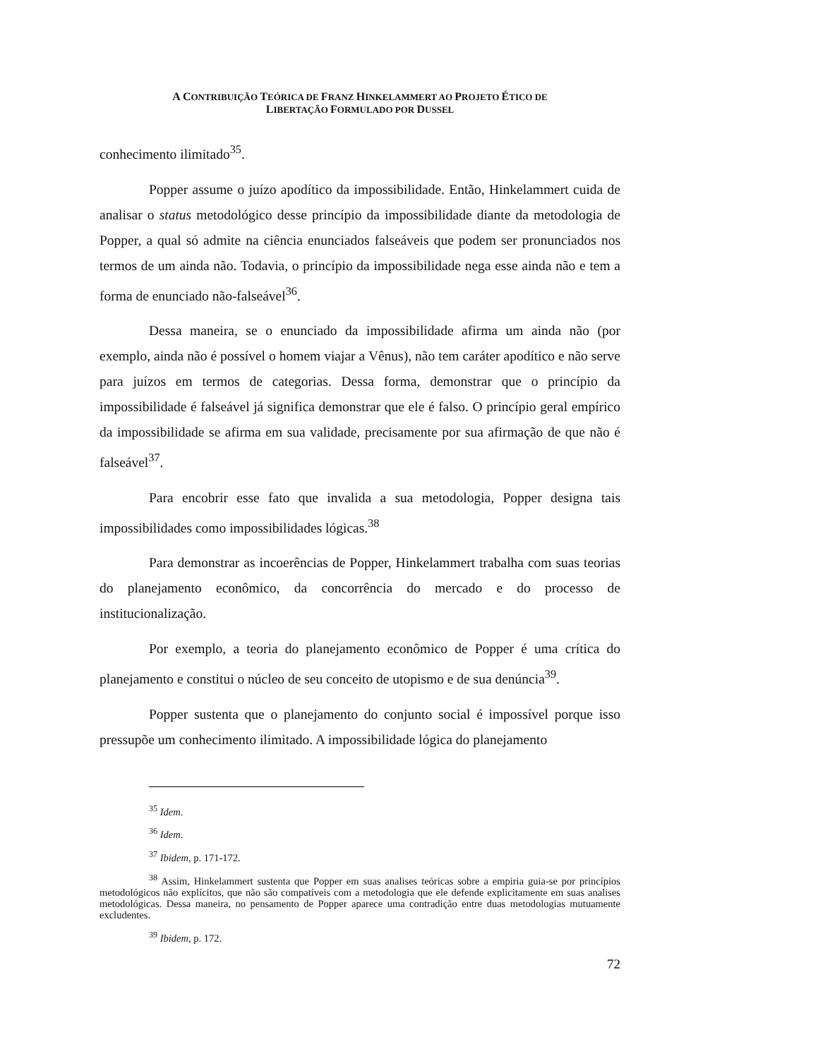A CONTRIBUIÇÃO TEÓRICA DE FRANZ HINKELAMMERT AO PROJETO ÉTICO DE
LIBERTAÇÃO FORMULADO POR DUSSEL
conhecimento ilimitado<sup>35</sup>.
Popper assume o juízo apodítico da impossibilidade. Então, Hinkelammert cuida de analisar o status metodológico desse princípio da impossibilidade diante da metodologia de Popper, a qual só admite na ciência enunciados falseáveis que podem ser pronunciados nos termos de um ainda não. Todavia, o princípio da impossibilidade nega esse ainda não e tem a forma de enunciado não-falseável<sup>36</sup>.
Dessa maneira, se o enunciado da impossibilidade afirma um ainda não (por exemplo, ainda não é possível o homem viajar a Vênus), não tem caráter apodítico e não serve para juízos em termos de categorias. Dessa forma, demonstrar que o princípio da impossibilidade é falseável já significa demonstrar que ele é falso. O princípio geral empírico da impossibilidade se afirma em sua validade, precisamente por sua afirmação de que não é falseável<sup>37</sup>.
Para encobrir esse fato que invalida a sua metodologia, Popper designa tais impossibilidades como impossibilidades lógicas.<sup>38</sup>
Para demonstrar as incoerências de Popper, Hinkelammert trabalha com suas teorias do planejamento econômico, da concorrência do mercado e do processo de institucionalização.
Por exemplo, a teoria do planejamento econômico de Popper é uma crítica do planejamento e constitui o núcleo de seu conceito de utopismo e de sua denúncia<sup>39</sup>.
Popper sustenta que o planejamento do conjunto social é impossível porque isso pressupõe um conhecimento ilimitado. A impossibilidade lógica do planejamento
<sup>35</sup> Idem.
<sup>36</sup> Idem.
<sup>37</sup> Ibidem, p. 171-172.
<sup>38</sup> Assim, Hinkelammert sustenta que Popper em suas analises teóricas sobre a empiria guia-se por princípios metodológicos não explícitos, que não são compatíveis com a metodologia que ele defende explicitamente em suas analises metodológicas. Dessa maneira, no pensamento de Popper aparece uma contradição entre duas metodologias mutuamente excludentes.
<sup>39</sup> Ibidem, p. 172.
72